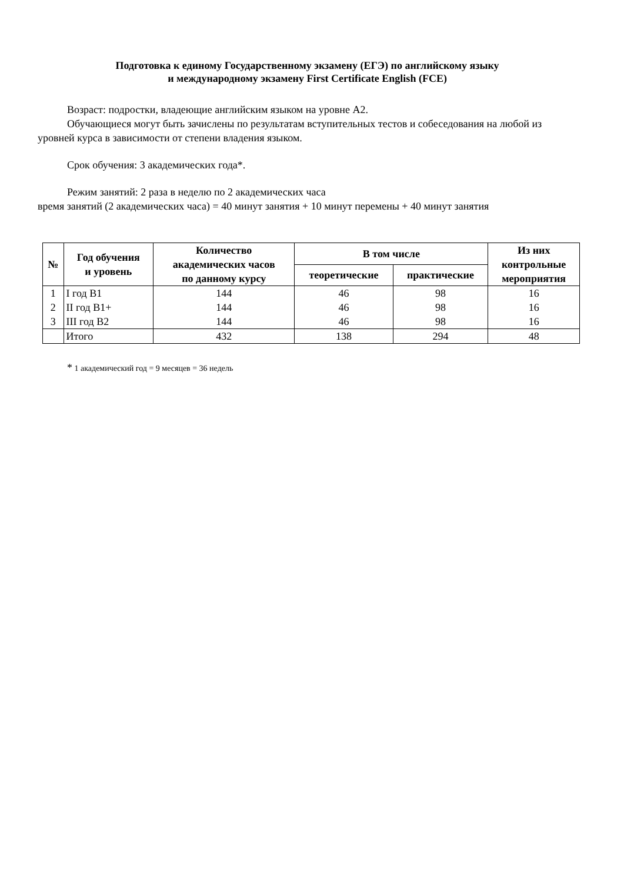Подготовка к единому Государственному экзамену (ЕГЭ) по английскому языку
и международному экзамену First Certificate English (FCE)
Возраст: подростки, владеющие английским языком на уровне А2.
Обучающиеся могут быть зачислены по результатам вступительных тестов и собеседования на любой из уровней курса в зависимости от степени владения языком.
Срок обучения: 3 академических года*.
Режим занятий: 2 раза в неделю по 2 академических часа
время занятий (2 академических часа) = 40 минут занятия + 10 минут перемены + 40 минут занятия
| № | Год обучения и уровень | Количество академических часов по данному курсу | В том числе | | Из них контрольные мероприятия |
| --- | --- | --- | --- | --- | --- |
| | | | теоретические | практические | |
| 1 | I год В1 | 144 | 46 | 98 | 16 |
| 2 | II год В1+ | 144 | 46 | 98 | 16 |
| 3 | III год В2 | 144 | 46 | 98 | 16 |
| | Итого | 432 | 138 | 294 | 48 |
* 1 академический год = 9 месяцев = 36 недель